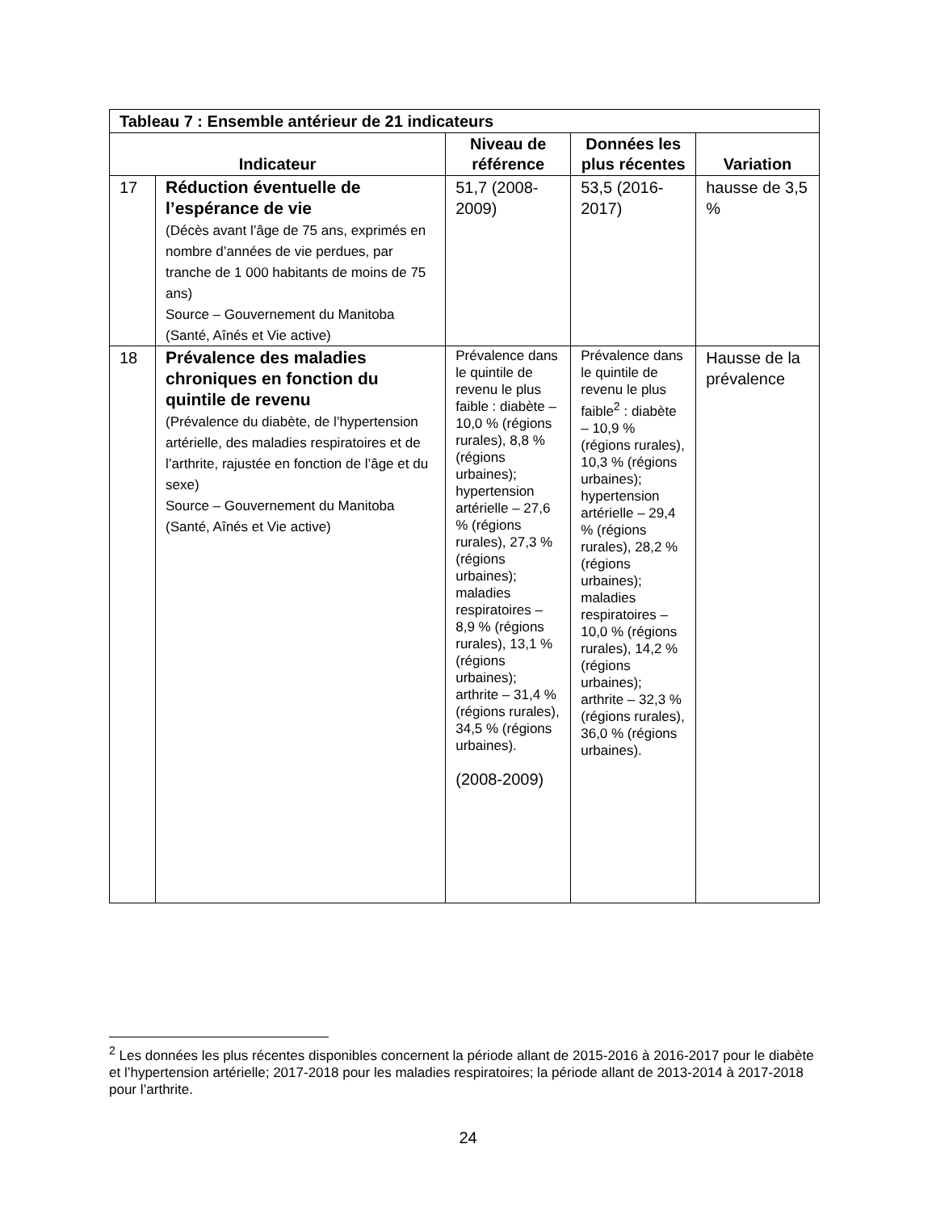| Tableau 7 : Ensemble antérieur de 21 indicateurs | | | | |
| Indicateur | | Niveau de référence | Données les plus récentes | Variation |
| 17 | Réduction éventuelle de l’espérance de vie (Décès avant l’âge de 75 ans, exprimés en nombre d’années de vie perdues, par tranche de 1 000 habitants de moins de 75 ans) Source – Gouvernement du Manitoba (Santé, Aînés et Vie active) | 51,7 (2008-2009) | 53,5 (2016-2017) | hausse de 3,5 % |
| 18 | Prévalence des maladies chroniques en fonction du quintile de revenu (Prévalence du diabète, de l’hypertension artérielle, des maladies respiratoires et de l’arthrite, rajustée en fonction de l’âge et du sexe) Source – Gouvernement du Manitoba (Santé, Aînés et Vie active) | Prévalence dans le quintile de revenu le plus faible : diabète – 10,0 % (régions rurales), 8,8 % (régions urbaines); hypertension artérielle – 27,6 % (régions rurales), 27,3 % (régions urbaines); maladies respiratoires – 8,9 % (régions rurales), 13,1 % (régions urbaines); arthrite – 31,4 % (régions rurales), 34,5 % (régions urbaines). (2008-2009) | Prévalence dans le quintile de revenu le plus faible<sup>2</sup> : diabète – 10,9 % (régions rurales), 10,3 % (régions urbaines); hypertension artérielle – 29,4 % (régions rurales), 28,2 % (régions urbaines); maladies respiratoires – 10,0 % (régions rurales), 14,2 % (régions urbaines); arthrite – 32,3 % (régions rurales), 36,0 % (régions urbaines). | Hausse de la prévalence |
<sup>2</sup> Les données les plus récentes disponibles concernent la période allant de 2015-2016 à 2016-2017 pour le diabète et l’hypertension artérielle; 2017-2018 pour les maladies respiratoires; la période allant de 2013-2014 à 2017-2018 pour l’arthrite.
24